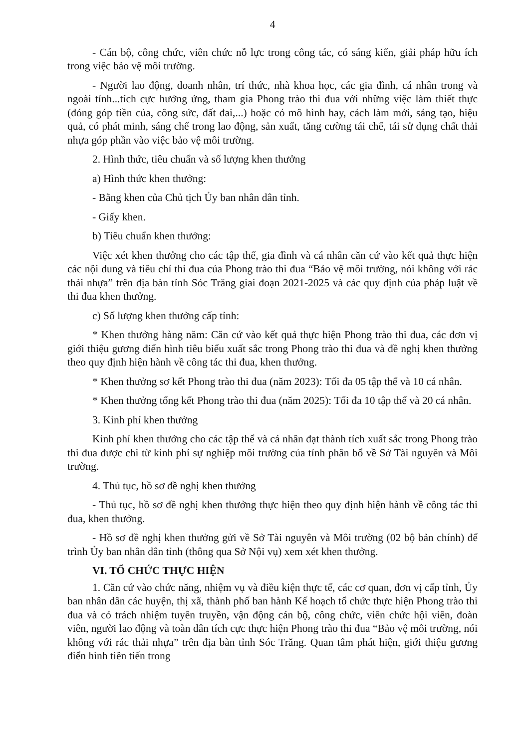4
- Cán bộ, công chức, viên chức nỗ lực trong công tác, có sáng kiến, giải pháp hữu ích trong việc bảo vệ môi trường.
- Người lao động, doanh nhân, trí thức, nhà khoa học, các gia đình, cá nhân trong và ngoài tỉnh...tích cực hưởng ứng, tham gia Phong trào thi đua với những việc làm thiết thực (đóng góp tiền của, công sức, đất đai,...) hoặc có mô hình hay, cách làm mới, sáng tạo, hiệu quả, có phát minh, sáng chế trong lao động, sản xuất, tăng cường tái chế, tái sử dụng chất thải nhựa góp phần vào việc bảo vệ môi trường.
2. Hình thức, tiêu chuẩn và số lượng khen thưởng
a) Hình thức khen thưởng:
- Bằng khen của Chủ tịch Ủy ban nhân dân tỉnh.
- Giấy khen.
b) Tiêu chuẩn khen thưởng:
Việc xét khen thưởng cho các tập thể, gia đình và cá nhân căn cứ vào kết quả thực hiện các nội dung và tiêu chí thi đua của Phong trào thi đua “Bảo vệ môi trường, nói không với rác thải nhựa” trên địa bàn tỉnh Sóc Trăng giai đoạn 2021-2025 và các quy định của pháp luật về thi đua khen thưởng.
c) Số lượng khen thưởng cấp tỉnh:
* Khen thưởng hàng năm: Căn cứ vào kết quả thực hiện Phong trào thi đua, các đơn vị giới thiệu gương điển hình tiêu biểu xuất sắc trong Phong trào thi đua và đề nghị khen thưởng theo quy định hiện hành về công tác thi đua, khen thưởng.
* Khen thưởng sơ kết Phong trào thi đua (năm 2023): Tối đa 05 tập thể và 10 cá nhân.
* Khen thưởng tổng kết Phong trào thi đua (năm 2025): Tối đa 10 tập thể và 20 cá nhân.
3. Kinh phí khen thưởng
Kinh phí khen thưởng cho các tập thể và cá nhân đạt thành tích xuất sắc trong Phong trào thi đua được chi từ kinh phí sự nghiệp môi trường của tỉnh phân bổ về Sở Tài nguyên và Môi trường.
4. Thủ tục, hồ sơ đề nghị khen thưởng
- Thủ tục, hồ sơ đề nghị khen thưởng thực hiện theo quy định hiện hành về công tác thi đua, khen thưởng.
- Hồ sơ đề nghị khen thưởng gửi về Sở Tài nguyên và Môi trường (02 bộ bản chính) để trình Ủy ban nhân dân tỉnh (thông qua Sở Nội vụ) xem xét khen thưởng.
VI. TỔ CHỨC THỰC HIỆN
1. Căn cứ vào chức năng, nhiệm vụ và điều kiện thực tế, các cơ quan, đơn vị cấp tỉnh, Ủy ban nhân dân các huyện, thị xã, thành phố ban hành Kế hoạch tổ chức thực hiện Phong trào thi đua và có trách nhiệm tuyên truyền, vận động cán bộ, công chức, viên chức hội viên, đoàn viên, người lao động và toàn dân tích cực thực hiện Phong trào thi đua “Bảo vệ môi trường, nói không với rác thải nhựa” trên địa bàn tỉnh Sóc Trăng. Quan tâm phát hiện, giới thiệu gương điển hình tiên tiến trong